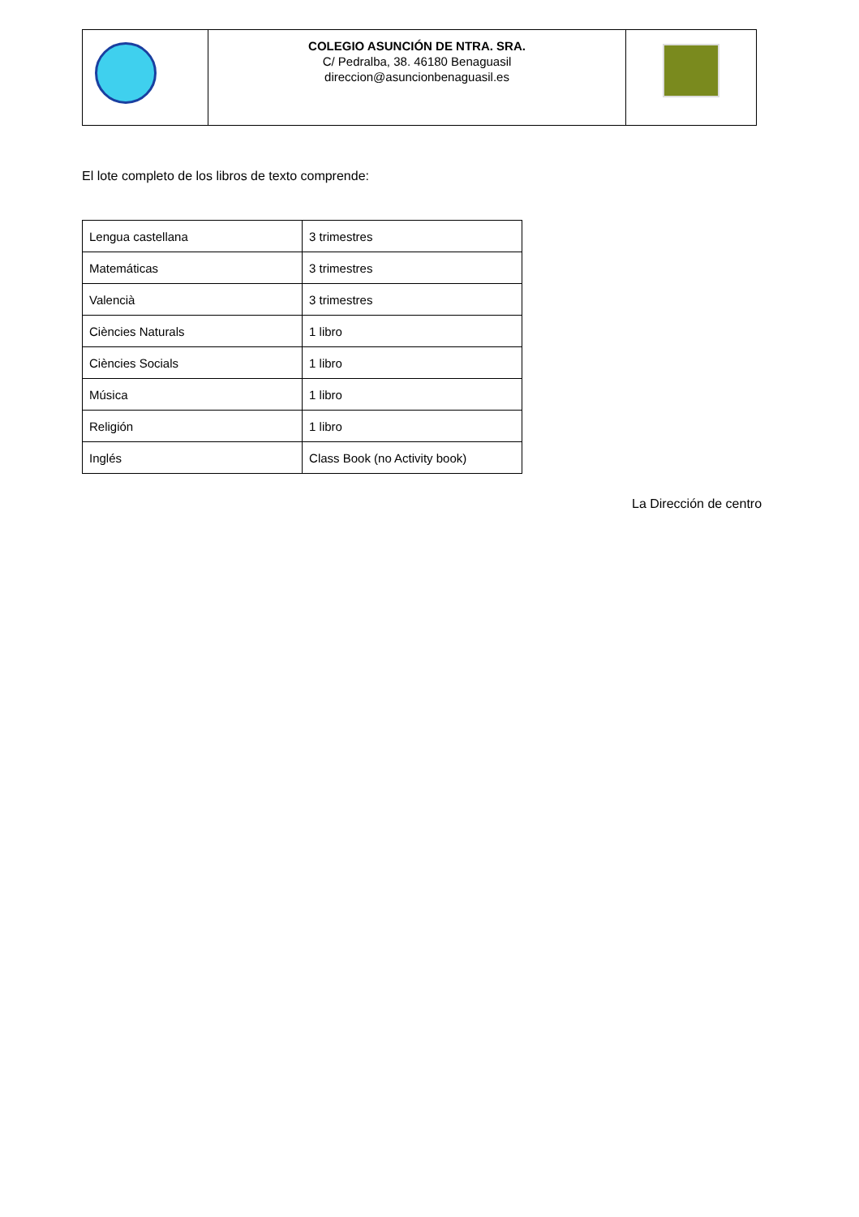| | COLEGIO ASUNCIÓN DE NTRA. SRA. C/ Pedralba, 38. 46180 Benaguasil direccion@asuncionbenaguasil.es | |
El lote completo de los libros de texto comprende:
| Lengua castellana | 3 trimestres |
| Matemáticas | 3 trimestres |
| Valencià | 3 trimestres |
| Ciències Naturals | 1 libro |
| Ciències Socials | 1 libro |
| Música | 1 libro |
| Religión | 1 libro |
| Inglés | Class Book (no Activity book) |
La Dirección de centro